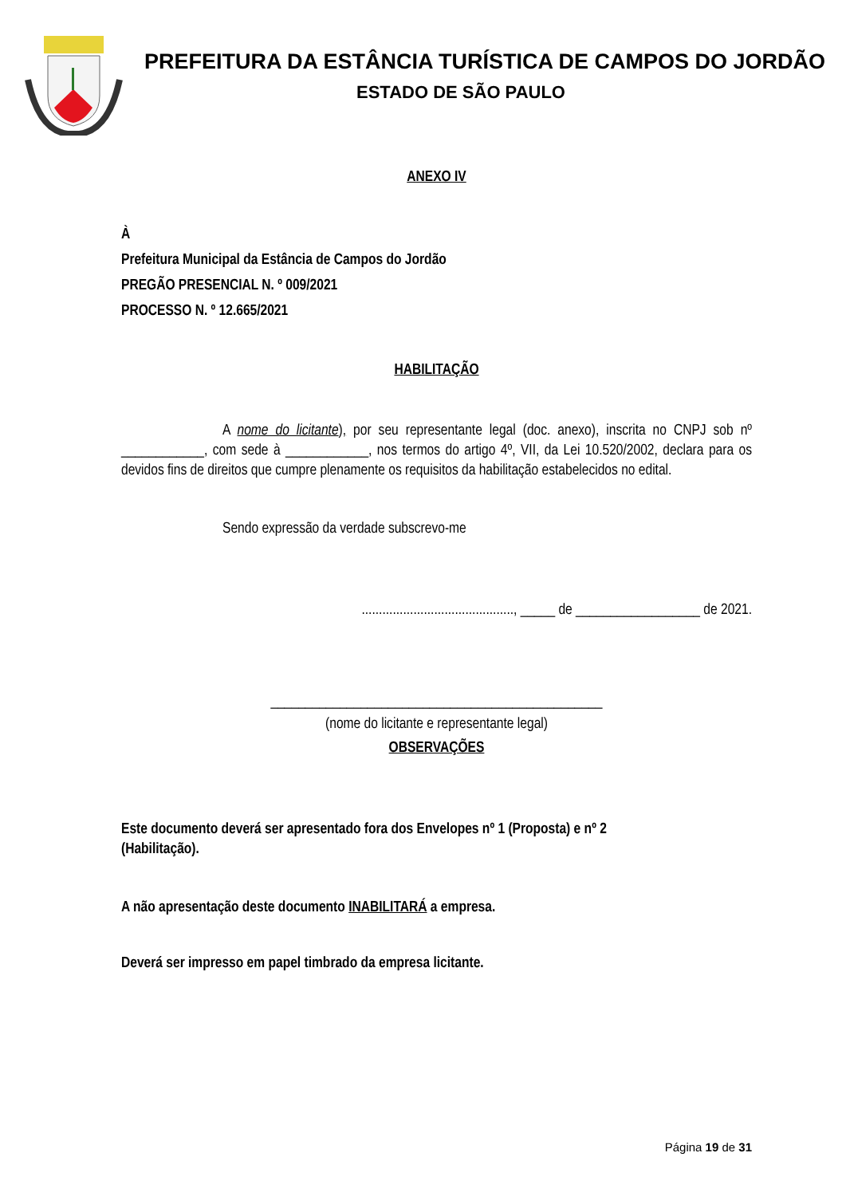PREFEITURA DA ESTÂNCIA TURÍSTICA DE CAMPOS DO JORDÃO
ESTADO DE SÃO PAULO
ANEXO IV
À
Prefeitura Municipal da Estância de Campos do Jordão
PREGÃO PRESENCIAL N. º 009/2021
PROCESSO N. º 12.665/2021
HABILITAÇÃO
A nome do licitante), por seu representante legal (doc. anexo), inscrita no CNPJ sob nº ____________, com sede à ____________, nos termos do artigo 4º, VII, da Lei 10.520/2002, declara para os devidos fins de direitos que cumpre plenamente os requisitos da habilitação estabelecidos no edital.
Sendo expressão da verdade subscrevo-me
............................................, _____ de __________________ de 2021.
________________________________________________
(nome do licitante e representante legal)
OBSERVAÇÕES
Este documento deverá ser apresentado fora dos Envelopes nº 1 (Proposta) e nº 2
(Habilitação).
A não apresentação deste documento INABILITARÁ a empresa.
Deverá ser impresso em papel timbrado da empresa licitante.
Página 19 de 31